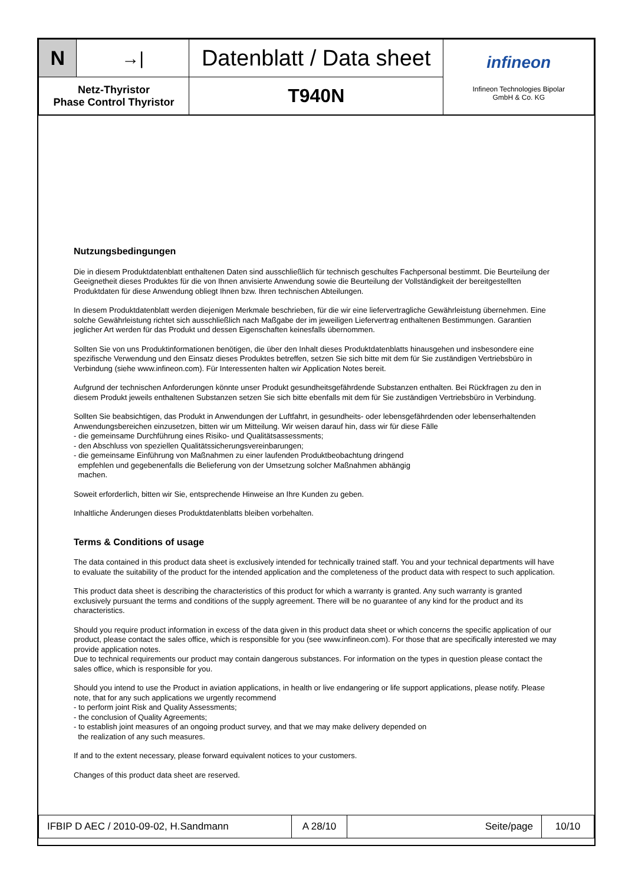| N | →/ | Datenblatt / Data sheet | infineon Infineon Technologies Bipolar GmbH & Co. KG |
| Netz-Thyristor Phase Control Thyristor | | T940N | |
Nutzungsbedingungen
Die in diesem Produktdatenblatt enthaltenen Daten sind ausschließlich für technisch geschultes Fachpersonal bestimmt. Die Beurteilung der Geeignetheit dieses Produktes für die von Ihnen anvisierte Anwendung sowie die Beurteilung der Vollständigkeit der bereitgestellten Produktdaten für diese Anwendung obliegt Ihnen bzw. Ihren technischen Abteilungen.
In diesem Produktdatenblatt werden diejenigen Merkmale beschrieben, für die wir eine liefervertragliche Gewährleistung übernehmen. Eine solche Gewährleistung richtet sich ausschließlich nach Maßgabe der im jeweiligen Liefervertrag enthaltenen Bestimmungen. Garantien jeglicher Art werden für das Produkt und dessen Eigenschaften keinesfalls übernommen.
Sollten Sie von uns Produktinformationen benötigen, die über den Inhalt dieses Produktdatenblatts hinausgehen und insbesondere eine spezifische Verwendung und den Einsatz dieses Produktes betreffen, setzen Sie sich bitte mit dem für Sie zuständigen Vertriebsbüro in Verbindung (siehe www.infineon.com). Für Interessenten halten wir Application Notes bereit.
Aufgrund der technischen Anforderungen könnte unser Produkt gesundheitsgefährdende Substanzen enthalten. Bei Rückfragen zu den in diesem Produkt jeweils enthaltenen Substanzen setzen Sie sich bitte ebenfalls mit dem für Sie zuständigen Vertriebsbüro in Verbindung.
Sollten Sie beabsichtigen, das Produkt in Anwendungen der Luftfahrt, in gesundheits- oder lebensgefährdenden oder lebenserhaltenden Anwendungsbereichen einzusetzen, bitten wir um Mitteilung. Wir weisen darauf hin, dass wir für diese Fälle
- die gemeinsame Durchführung eines Risiko- und Qualitätsassessments;
- den Abschluss von speziellen Qualitätssicherungsvereinbarungen;
- die gemeinsame Einführung von Maßnahmen zu einer laufenden Produktbeobachtung dringend
empfehlen und gegebenenfalls die Belieferung von der Umsetzung solcher Maßnahmen abhängig
machen.
Soweit erforderlich, bitten wir Sie, entsprechende Hinweise an Ihre Kunden zu geben.
Inhaltliche Änderungen dieses Produktdatenblatts bleiben vorbehalten.
Terms & Conditions of usage
The data contained in this product data sheet is exclusively intended for technically trained staff. You and your technical departments will have to evaluate the suitability of the product for the intended application and the completeness of the product data with respect to such application.
This product data sheet is describing the characteristics of this product for which a warranty is granted. Any such warranty is granted exclusively pursuant the terms and conditions of the supply agreement. There will be no guarantee of any kind for the product and its characteristics.
Should you require product information in excess of the data given in this product data sheet or which concerns the specific application of our product, please contact the sales office, which is responsible for you (see www.infineon.com). For those that are specifically interested we may provide application notes.
Due to technical requirements our product may contain dangerous substances. For information on the types in question please contact the sales office, which is responsible for you.
Should you intend to use the Product in aviation applications, in health or live endangering or life support applications, please notify. Please note, that for any such applications we urgently recommend
- to perform joint Risk and Quality Assessments;
- the conclusion of Quality Agreements;
- to establish joint measures of an ongoing product survey, and that we may make delivery depended on
the realization of any such measures.
If and to the extent necessary, please forward equivalent notices to your customers.
Changes of this product data sheet are reserved.
| IFBIP D AEC / 2010-09-02, H.Sandmann | A 28/10 | Seite/page | 10/10 |